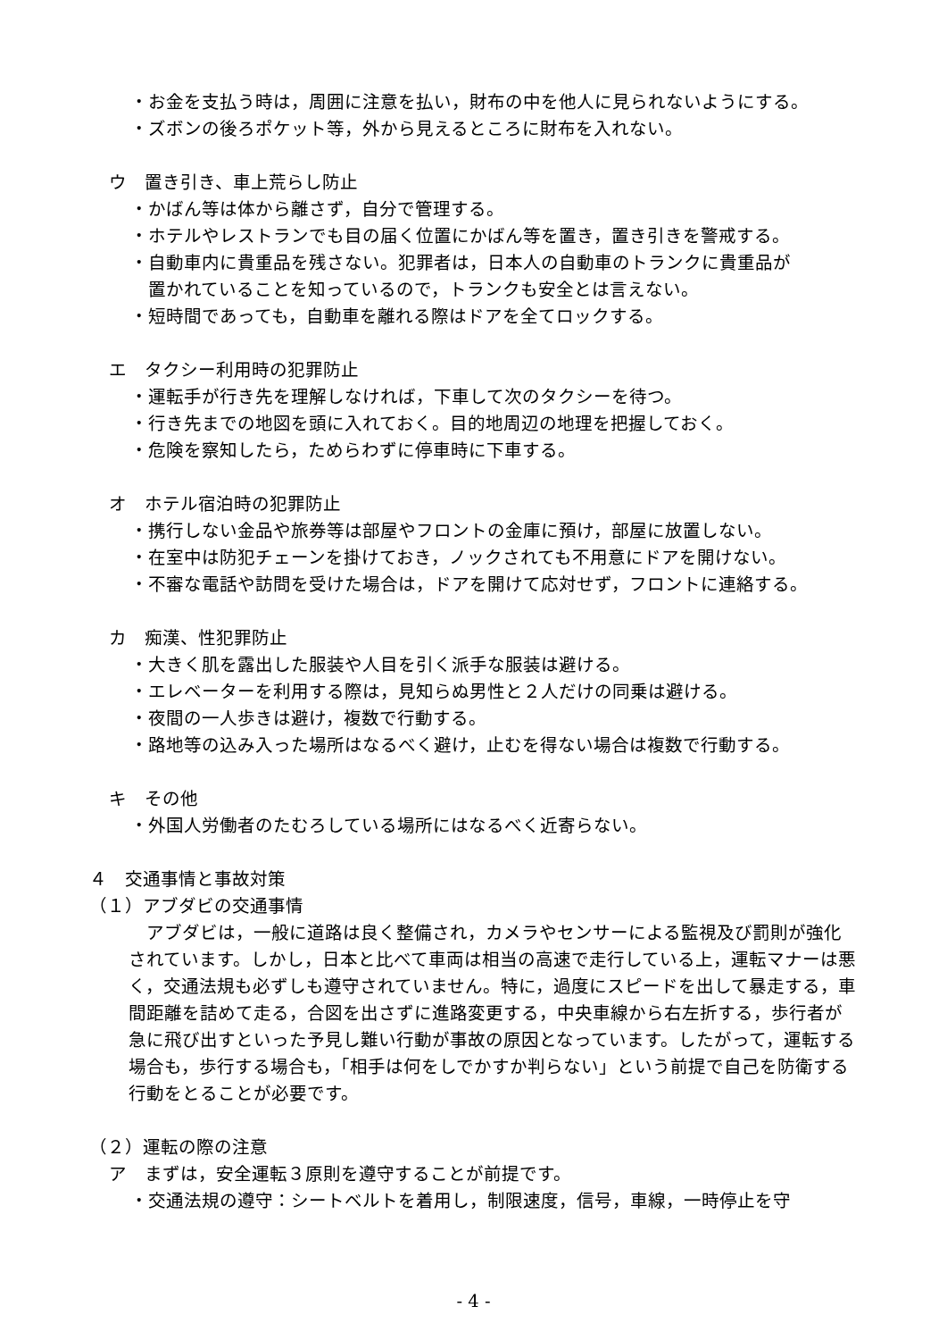・お金を支払う時は，周囲に注意を払い，財布の中を他人に見られないようにする。
・ズボンの後ろポケット等，外から見えるところに財布を入れない。
ウ　置き引き、車上荒らし防止
・かばん等は体から離さず，自分で管理する。
・ホテルやレストランでも目の届く位置にかばん等を置き，置き引きを警戒する。
・自動車内に貴重品を残さない。犯罪者は，日本人の自動車のトランクに貴重品が
　置かれていることを知っているので，トランクも安全とは言えない。
・短時間であっても，自動車を離れる際はドアを全てロックする。
エ　タクシー利用時の犯罪防止
・運転手が行き先を理解しなければ，下車して次のタクシーを待つ。
・行き先までの地図を頭に入れておく。目的地周辺の地理を把握しておく。
・危険を察知したら，ためらわずに停車時に下車する。
オ　ホテル宿泊時の犯罪防止
・携行しない金品や旅券等は部屋やフロントの金庫に預け，部屋に放置しない。
・在室中は防犯チェーンを掛けておき，ノックされても不用意にドアを開けない。
・不審な電話や訪問を受けた場合は，ドアを開けて応対せず，フロントに連絡する。
カ　痴漢、性犯罪防止
・大きく肌を露出した服装や人目を引く派手な服装は避ける。
・エレベーターを利用する際は，見知らぬ男性と２人だけの同乗は避ける。
・夜間の一人歩きは避け，複数で行動する。
・路地等の込み入った場所はなるべく避け，止むを得ない場合は複数で行動する。
キ　その他
・外国人労働者のたむろしている場所にはなるべく近寄らない。
４　交通事情と事故対策
（１）アブダビの交通事情
　アブダビは，一般に道路は良く整備され，カメラやセンサーによる監視及び罰則が強化されています。しかし，日本と比べて車両は相当の高速で走行している上，運転マナーは悪く，交通法規も必ずしも遵守されていません。特に，過度にスピードを出して暴走する，車間距離を詰めて走る，合図を出さずに進路変更する，中央車線から右左折する，歩行者が急に飛び出すといった予見し難い行動が事故の原因となっています。したがって，運転する場合も，歩行する場合も，「相手は何をしでかすか判らない」という前提で自己を防衛する行動をとることが必要です。
（２）運転の際の注意
ア　まずは，安全運転３原則を遵守することが前提です。
・交通法規の遵守：シートベルトを着用し，制限速度，信号，車線，一時停止を守
- 4 -